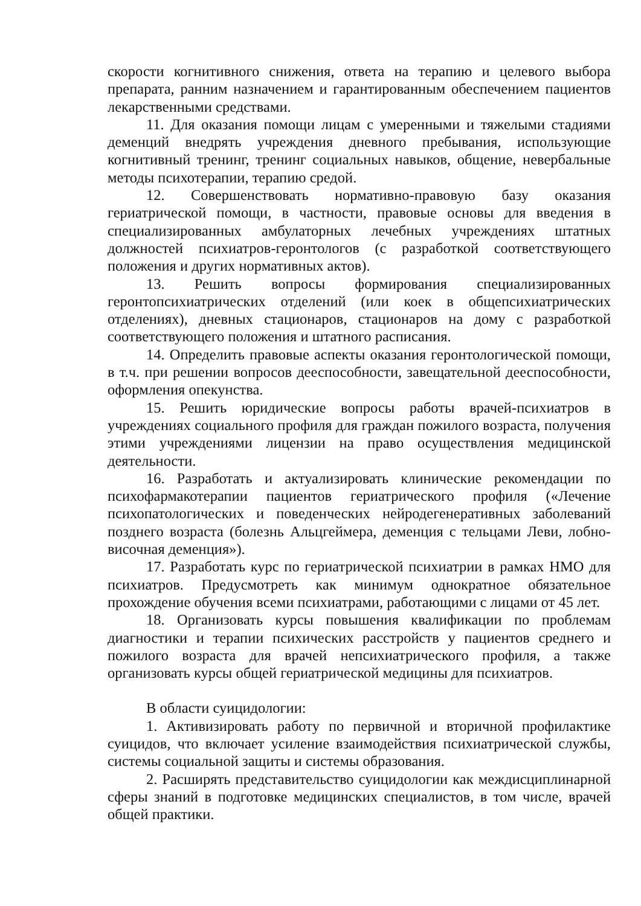скорости когнитивного снижения, ответа на терапию и целевого выбора препарата, ранним назначением и гарантированным обеспечением пациентов лекарственными средствами.
11. Для оказания помощи лицам с умеренными и тяжелыми стадиями деменций внедрять учреждения дневного пребывания, использующие когнитивный тренинг, тренинг социальных навыков, общение, невербальные методы психотерапии, терапию средой.
12. Совершенствовать нормативно-правовую базу оказания гериатрической помощи, в частности, правовые основы для введения в специализированных амбулаторных лечебных учреждениях штатных должностей психиатров-геронтологов (с разработкой соответствующего положения и других нормативных актов).
13. Решить вопросы формирования специализированных геронтопсихиатрических отделений (или коек в общепсихиатрических отделениях), дневных стационаров, стационаров на дому с разработкой соответствующего положения и штатного расписания.
14. Определить правовые аспекты оказания геронтологической помощи, в т.ч. при решении вопросов дееспособности, завещательной дееспособности, оформления опекунства.
15. Решить юридические вопросы работы врачей-психиатров в учреждениях социального профиля для граждан пожилого возраста, получения этими учреждениями лицензии на право осуществления медицинской деятельности.
16. Разработать и актуализировать клинические рекомендации по психофармакотерапии пациентов гериатрического профиля («Лечение психопатологических и поведенческих нейродегенеративных заболеваний позднего возраста (болезнь Альцгеймера, деменция с тельцами Леви, лобно-височная деменция»).
17. Разработать курс по гериатрической психиатрии в рамках НМО для психиатров. Предусмотреть как минимум однократное обязательное прохождение обучения всеми психиатрами, работающими с лицами от 45 лет.
18. Организовать курсы повышения квалификации по проблемам диагностики и терапии психических расстройств у пациентов среднего и пожилого возраста для врачей непсихиатрического профиля, а также организовать курсы общей гериатрической медицины для психиатров.
В области суицидологии:
1. Активизировать работу по первичной и вторичной профилактике суицидов, что включает усиление взаимодействия психиатрической службы, системы социальной защиты и системы образования.
2. Расширять представительство суицидологии как междисциплинарной сферы знаний в подготовке медицинских специалистов, в том числе, врачей общей практики.